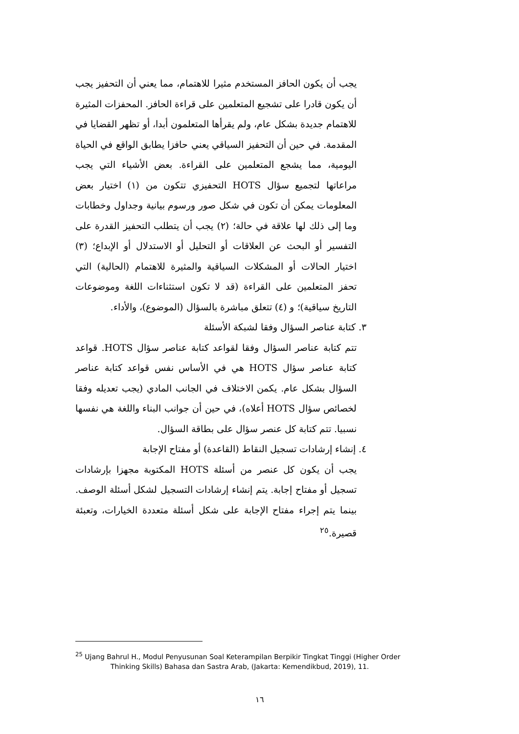يجب أن يكون الحافز المستخدم مثيرا للاهتمام، مما يعني أن التحفيز يجب أن يكون قادرا على تشجيع المتعلمين على قراءة الحافز. المحفزات المثيرة للاهتمام جديدة بشكل عام، ولم يقرأها المتعلمون أبدا، أو تظهر القضايا في المقدمة. في حين أن التحفيز السياقي يعني حافزا يطابق الواقع في الحياة اليومية، مما يشجع المتعلمين على القراءة. بعض الأشياء التي يجب مراعاتها لتجميع سؤال HOTS التحفيزي تتكون من (١) اختيار بعض المعلومات يمكن أن تكون في شكل صور ورسوم بيانية وجداول وخطابات وما إلى ذلك لها علاقة في حالة؛ (٢) يجب أن يتطلب التحفيز القدرة على التفسير أو البحث عن العلاقات أو التحليل أو الاستدلال أو الإبداع؛ (٣) اختيار الحالات أو المشكلات السياقية والمثيرة للاهتمام (الحالية) التي تحفز المتعلمين على القراءة (قد لا تكون استثناءات اللغة وموضوعات التاريخ سياقية)؛ و (٤) تتعلق مباشرة بالسؤال (الموضوع)، والأداء.
٣. كتابة عناصر السؤال وفقا لشبكة الأسئلة
تتم كتابة عناصر السؤال وفقا لقواعد كتابة عناصر سؤال HOTS. قواعد كتابة عناصر سؤال HOTS هي في الأساس نفس قواعد كتابة عناصر السؤال بشكل عام. يكمن الاختلاف في الجانب المادي (يجب تعديله وفقا لخصائص سؤال HOTS أعلاه)، في حين أن جوانب البناء واللغة هي نفسها نسبيا. تتم كتابة كل عنصر سؤال على بطاقة السؤال.
٤. إنشاء إرشادات تسجيل النقاط (القاعدة) أو مفتاح الإجابة
يجب أن يكون كل عنصر من أسئلة HOTS المكتوبة مجهزا بإرشادات تسجيل أو مفتاح إجابة. يتم إنشاء إرشادات التسجيل لشكل أسئلة الوصف. بينما يتم إجراء مفتاح الإجابة على شكل أسئلة متعددة الخيارات، وتعبئة قصيرة.<sup>٢٥</sup>
<sup>25</sup> Ujang Bahrul H., Modul Penyusunan Soal Keterampilan Berpikir Tingkat Tinggi (Higher Order
Thinking Skills) Bahasa dan Sastra Arab, (Jakarta: Kemendikbud, 2019), 11.
١٦